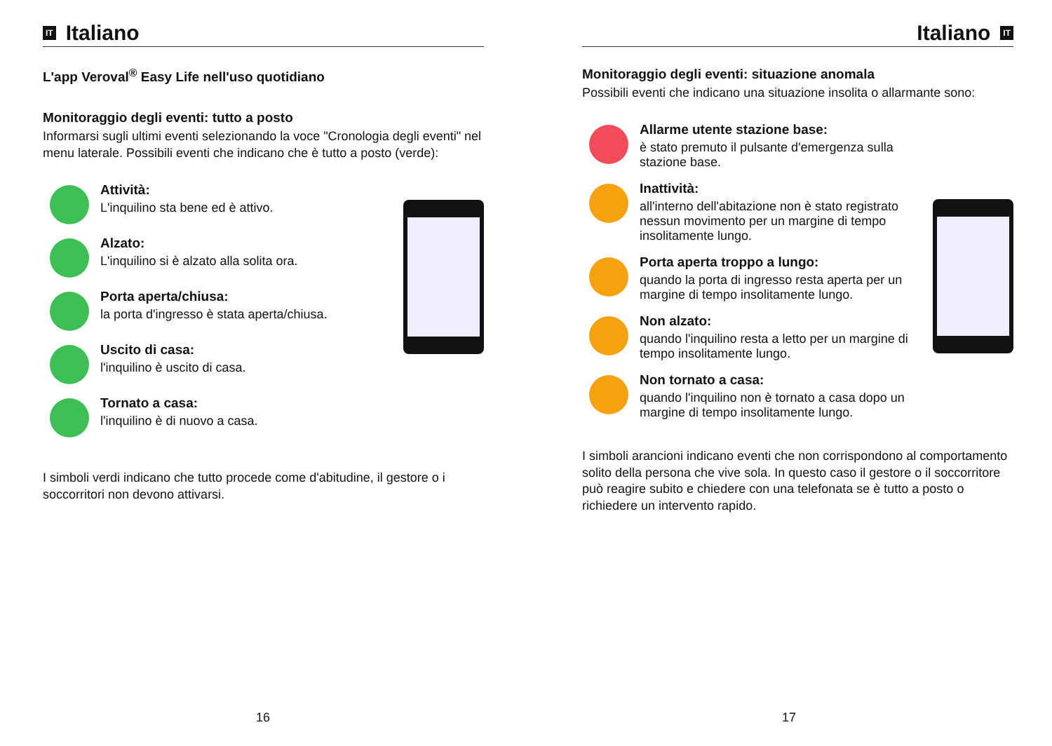IT Italiano
L'app Veroval<sup>®</sup> Easy Life nell'uso quotidiano
Monitoraggio degli eventi: tutto a posto
Informarsi sugli ultimi eventi selezionando la voce "Cronologia degli eventi" nel menu laterale. Possibili eventi che indicano che è tutto a posto (verde):
Attività:
L'inquilino sta bene ed è attivo.
Alzato:
L'inquilino si è alzato alla solita ora.
Porta aperta/chiusa:
la porta d'ingresso è stata aperta/chiusa.
Uscito di casa:
l'inquilino è uscito di casa.
Tornato a casa:
l'inquilino è di nuovo a casa.
I simboli verdi indicano che tutto procede come d'abitudine, il gestore o i soccorritori non devono attivarsi.
16
Italiano IT
Monitoraggio degli eventi: situazione anomala
Possibili eventi che indicano una situazione insolita o allarmante sono:
Allarme utente stazione base:
è stato premuto il pulsante d'emergenza sulla stazione base.
Inattività:
all'interno dell'abitazione non è stato registrato nessun movimento per un margine di tempo insolitamente lungo.
Porta aperta troppo a lungo:
quando la porta di ingresso resta aperta per un margine di tempo insolitamente lungo.
Non alzato:
quando l'inquilino resta a letto per un margine di tempo insolitamente lungo.
Non tornato a casa:
quando l'inquilino non è tornato a casa dopo un margine di tempo insolitamente lungo.
I simboli arancioni indicano eventi che non corrispondono al comportamento solito della persona che vive sola. In questo caso il gestore o il soccorritore può reagire subito e chiedere con una telefonata se è tutto a posto o richiedere un intervento rapido.
17